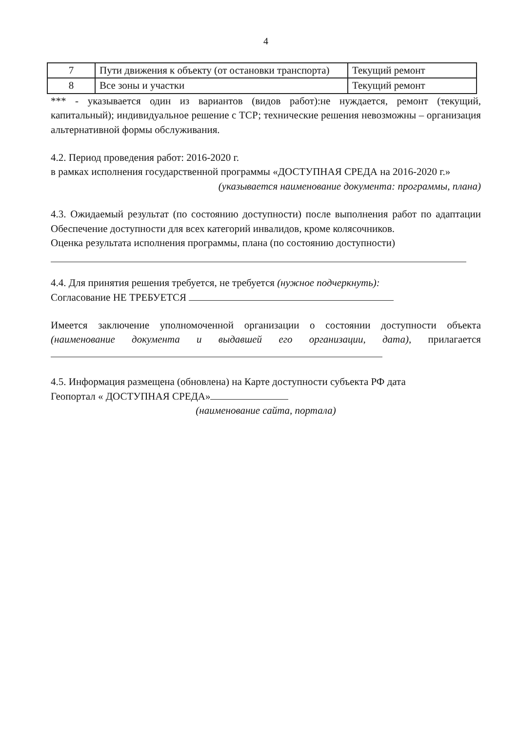4
| 7 | Пути движения к объекту (от остановки транспорта) | Текущий ремонт |
| 8 | Все зоны и участки | Текущий ремонт |
*** - указывается один из вариантов (видов работ):не нуждается, ремонт (текущий, капитальный); индивидуальное решение с ТСР; технические решения невозможны – организация альтернативной формы обслуживания.
4.2. Период проведения работ: 2016-2020 г.
в рамках исполнения государственной программы «ДОСТУПНАЯ СРЕДА на 2016-2020 г.»
(указывается наименование документа: программы, плана)
4.3. Ожидаемый результат (по состоянию доступности) после выполнения работ по адаптации Обеспечение доступности для всех категорий инвалидов, кроме колясочников.
Оценка результата исполнения программы, плана (по состоянию доступности)
4.4. Для принятия решения требуется, не требуется (нужное подчеркнуть):
Согласование НЕ ТРЕБУЕТСЯ
Имеется заключение уполномоченной организации о состоянии доступности объекта (наименование документа и выдавшей его организации, дата), прилагается
4.5. Информация размещена (обновлена) на Карте доступности субъекта РФ дата
Геопортал « ДОСТУПНАЯ СРЕДА»
(наименование сайта, портала)